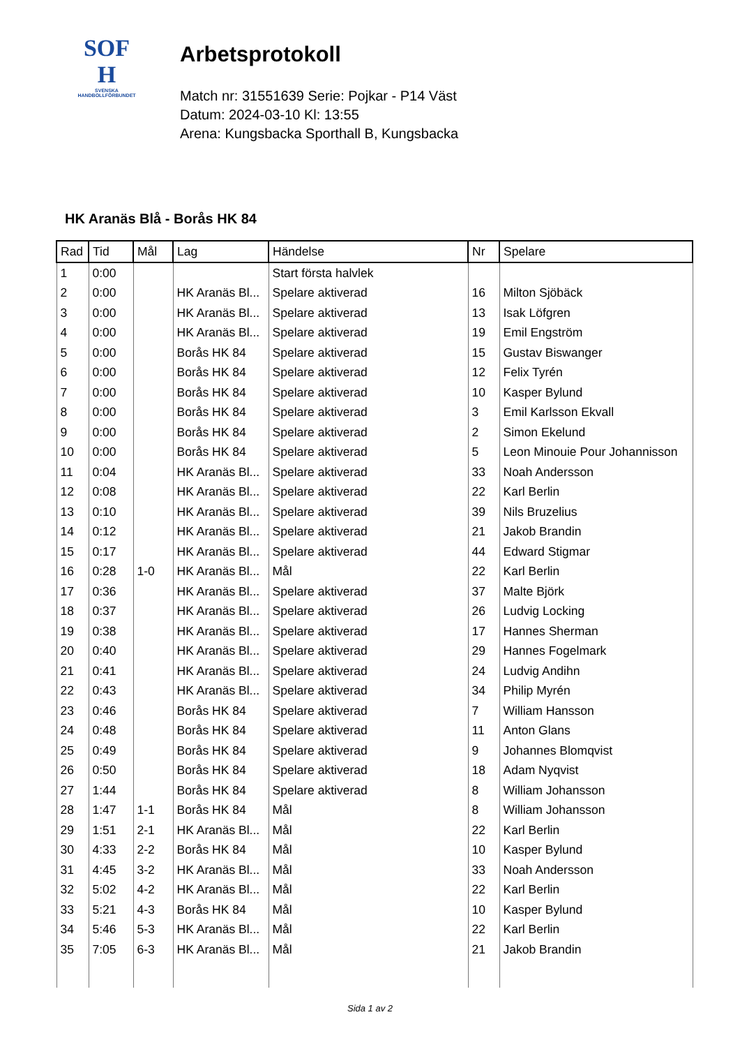SOF
H
SVENSKA
HANDBOLLFÖRBUNDET
Arbetsprotokoll
Match nr: 31551639 Serie: Pojkar - P14 Väst
Datum: 2024-03-10 Kl: 13:55
Arena: Kungsbacka Sporthall B, Kungsbacka
HK Aranäs Blå - Borås HK 84
| Rad | Tid | Mål | Lag | Händelse | Nr | Spelare |
| --- | --- | --- | --- | --- | --- | --- |
| 1 | 0:00 | | | Start första halvlek | | |
| 2 | 0:00 | | HK Aranäs Bl... | Spelare aktiverad | 16 | Milton Sjöbäck |
| 3 | 0:00 | | HK Aranäs Bl... | Spelare aktiverad | 13 | Isak Löfgren |
| 4 | 0:00 | | HK Aranäs Bl... | Spelare aktiverad | 19 | Emil Engström |
| 5 | 0:00 | | Borås HK 84 | Spelare aktiverad | 15 | Gustav Biswanger |
| 6 | 0:00 | | Borås HK 84 | Spelare aktiverad | 12 | Felix Tyrén |
| 7 | 0:00 | | Borås HK 84 | Spelare aktiverad | 10 | Kasper Bylund |
| 8 | 0:00 | | Borås HK 84 | Spelare aktiverad | 3 | Emil Karlsson Ekvall |
| 9 | 0:00 | | Borås HK 84 | Spelare aktiverad | 2 | Simon Ekelund |
| 10 | 0:00 | | Borås HK 84 | Spelare aktiverad | 5 | Leon Minouie Pour Johannisson |
| 11 | 0:04 | | HK Aranäs Bl... | Spelare aktiverad | 33 | Noah Andersson |
| 12 | 0:08 | | HK Aranäs Bl... | Spelare aktiverad | 22 | Karl Berlin |
| 13 | 0:10 | | HK Aranäs Bl... | Spelare aktiverad | 39 | Nils Bruzelius |
| 14 | 0:12 | | HK Aranäs Bl... | Spelare aktiverad | 21 | Jakob Brandin |
| 15 | 0:17 | | HK Aranäs Bl... | Spelare aktiverad | 44 | Edward Stigmar |
| 16 | 0:28 | 1-0 | HK Aranäs Bl... | Mål | 22 | Karl Berlin |
| 17 | 0:36 | | HK Aranäs Bl... | Spelare aktiverad | 37 | Malte Björk |
| 18 | 0:37 | | HK Aranäs Bl... | Spelare aktiverad | 26 | Ludvig Locking |
| 19 | 0:38 | | HK Aranäs Bl... | Spelare aktiverad | 17 | Hannes Sherman |
| 20 | 0:40 | | HK Aranäs Bl... | Spelare aktiverad | 29 | Hannes Fogelmark |
| 21 | 0:41 | | HK Aranäs Bl... | Spelare aktiverad | 24 | Ludvig Andihn |
| 22 | 0:43 | | HK Aranäs Bl... | Spelare aktiverad | 34 | Philip Myrén |
| 23 | 0:46 | | Borås HK 84 | Spelare aktiverad | 7 | William Hansson |
| 24 | 0:48 | | Borås HK 84 | Spelare aktiverad | 11 | Anton Glans |
| 25 | 0:49 | | Borås HK 84 | Spelare aktiverad | 9 | Johannes Blomqvist |
| 26 | 0:50 | | Borås HK 84 | Spelare aktiverad | 18 | Adam Nyqvist |
| 27 | 1:44 | | Borås HK 84 | Spelare aktiverad | 8 | William Johansson |
| 28 | 1:47 | 1-1 | Borås HK 84 | Mål | 8 | William Johansson |
| 29 | 1:51 | 2-1 | HK Aranäs Bl... | Mål | 22 | Karl Berlin |
| 30 | 4:33 | 2-2 | Borås HK 84 | Mål | 10 | Kasper Bylund |
| 31 | 4:45 | 3-2 | HK Aranäs Bl... | Mål | 33 | Noah Andersson |
| 32 | 5:02 | 4-2 | HK Aranäs Bl... | Mål | 22 | Karl Berlin |
| 33 | 5:21 | 4-3 | Borås HK 84 | Mål | 10 | Kasper Bylund |
| 34 | 5:46 | 5-3 | HK Aranäs Bl... | Mål | 22 | Karl Berlin |
| 35 | 7:05 | 6-3 | HK Aranäs Bl... | Mål | 21 | Jakob Brandin |
Sida 1 av 2